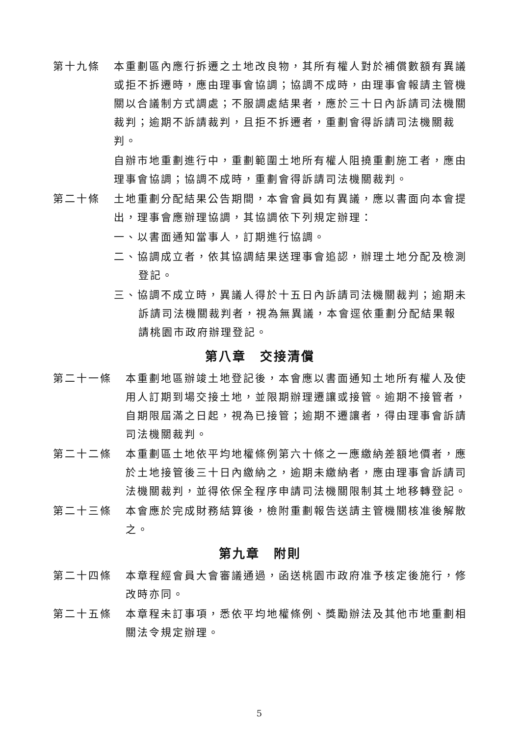第十九條 本重劃區內應行拆遷之土地改良物，其所有權人對於補償數額有異議或拒不拆遷時，應由理事會協調；協調不成時，由理事會報請主管機關以合議制方式調處；不服調處結果者，應於三十日內訴請司法機關裁判；逾期不訴請裁判，且拒不拆遷者，重劃會得訴請司法機關裁判。
自辦市地重劃進行中，重劃範圍土地所有權人阻撓重劃施工者，應由理事會協調；協調不成時，重劃會得訴請司法機關裁判。
第二十條 土地重劃分配結果公告期間，本會會員如有異議，應以書面向本會提出，理事會應辦理協調，其協調依下列規定辦理：
一、以書面通知當事人，訂期進行協調。
二、協調成立者，依其協調結果送理事會追認，辦理土地分配及檢測登記。
三、協調不成立時，異議人得於十五日內訴請司法機關裁判；逾期未訴請司法機關裁判者，視為無異議，本會逕依重劃分配結果報請桃園市政府辦理登記。
第八章　交接清償
第二十一條 本重劃地區辦竣土地登記後，本會應以書面通知土地所有權人及使用人訂期到場交接土地，並限期辦理遷讓或接管。逾期不接管者，自期限屆滿之日起，視為已接管；逾期不遷讓者，得由理事會訴請司法機關裁判。
第二十二條 本重劃區土地依平均地權條例第六十條之一應繳納差額地價者，應於土地接管後三十日內繳納之，逾期未繳納者，應由理事會訴請司法機關裁判，並得依保全程序申請司法機關限制其土地移轉登記。
第二十三條 本會應於完成財務結算後，檢附重劃報告送請主管機關核准後解散之。
第九章　附則
第二十四條 本章程經會員大會審議通過，函送桃園市政府准予核定後施行，修改時亦同。
第二十五條 本章程未訂事項，悉依平均地權條例、獎勵辦法及其他市地重劃相關法令規定辦理。
5